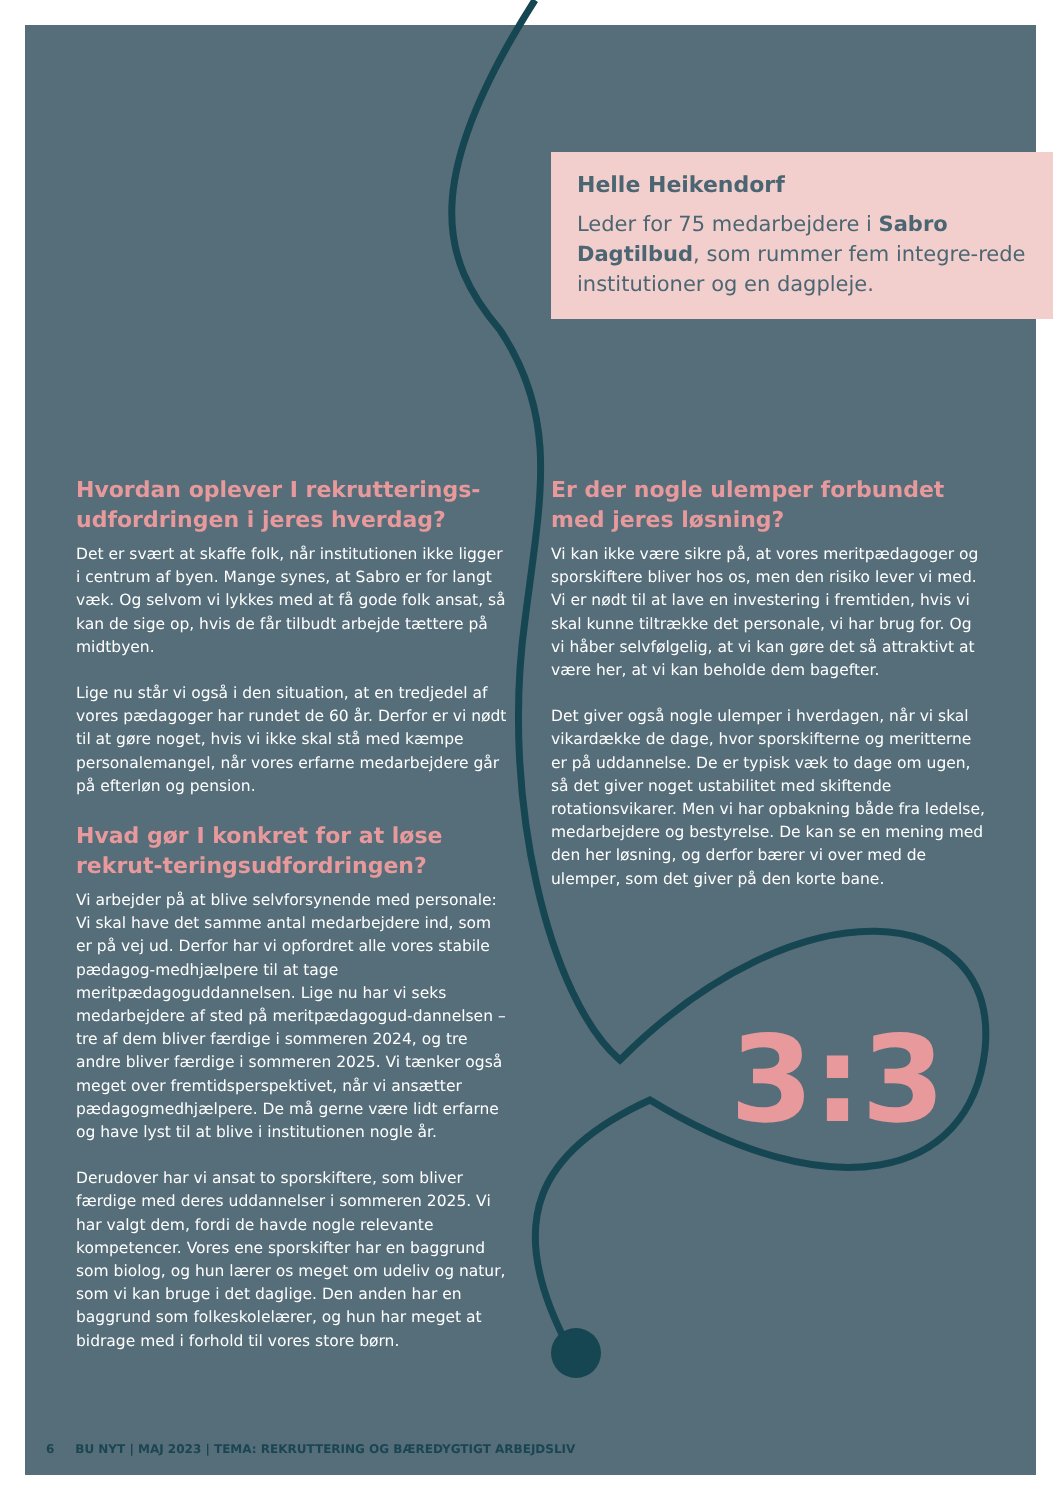Helle Heikendorf
Leder for 75 medarbejdere i Sabro Dagtilbud, som rummer fem integre-rede institutioner og en dagpleje.
Hvordan oplever I rekrutterings-udfordringen i jeres hverdag?
Det er svært at skaffe folk, når institutionen ikke ligger i centrum af byen. Mange synes, at Sabro er for langt væk. Og selvom vi lykkes med at få gode folk ansat, så kan de sige op, hvis de får tilbudt arbejde tættere på midtbyen.
Lige nu står vi også i den situation, at en tredjedel af vores pædagoger har rundet de 60 år. Derfor er vi nødt til at gøre noget, hvis vi ikke skal stå med kæmpe personalemangel, når vores erfarne medarbejdere går på efterløn og pension.
Hvad gør I konkret for at løse rekrut-teringsudfordringen?
Vi arbejder på at blive selvforsynende med personale: Vi skal have det samme antal medarbejdere ind, som er på vej ud. Derfor har vi opfordret alle vores stabile pædagog-medhjælpere til at tage meritpædagoguddannelsen. Lige nu har vi seks medarbejdere af sted på meritpædagogud-dannelsen – tre af dem bliver færdige i sommeren 2024, og tre andre bliver færdige i sommeren 2025. Vi tænker også meget over fremtidsperspektivet, når vi ansætter pædagogmedhjælpere. De må gerne være lidt erfarne og have lyst til at blive i institutionen nogle år.
Derudover har vi ansat to sporskiftere, som bliver færdige med deres uddannelser i sommeren 2025. Vi har valgt dem, fordi de havde nogle relevante kompetencer. Vores ene sporskifter har en baggrund som biolog, og hun lærer os meget om udeliv og natur, som vi kan bruge i det daglige. Den anden har en baggrund som folkeskolelærer, og hun har meget at bidrage med i forhold til vores store børn.
Er der nogle ulemper forbundet med jeres løsning?
Vi kan ikke være sikre på, at vores meritpædagoger og sporskiftere bliver hos os, men den risiko lever vi med. Vi er nødt til at lave en investering i fremtiden, hvis vi skal kunne tiltrække det personale, vi har brug for. Og vi håber selvfølgelig, at vi kan gøre det så attraktivt at være her, at vi kan beholde dem bagefter.
Det giver også nogle ulemper i hverdagen, når vi skal vikardække de dage, hvor sporskifterne og meritterne er på uddannelse. De er typisk væk to dage om ugen, så det giver noget ustabilitet med skiftende rotationsvikarer. Men vi har opbakning både fra ledelse, medarbejdere og bestyrelse. De kan se en mening med den her løsning, og derfor bærer vi over med de ulemper, som det giver på den korte bane.
3:3
6 BU NYT | MAJ 2023 | TEMA: REKRUTTERING OG BÆREDYGTIGT ARBEJDSLIV